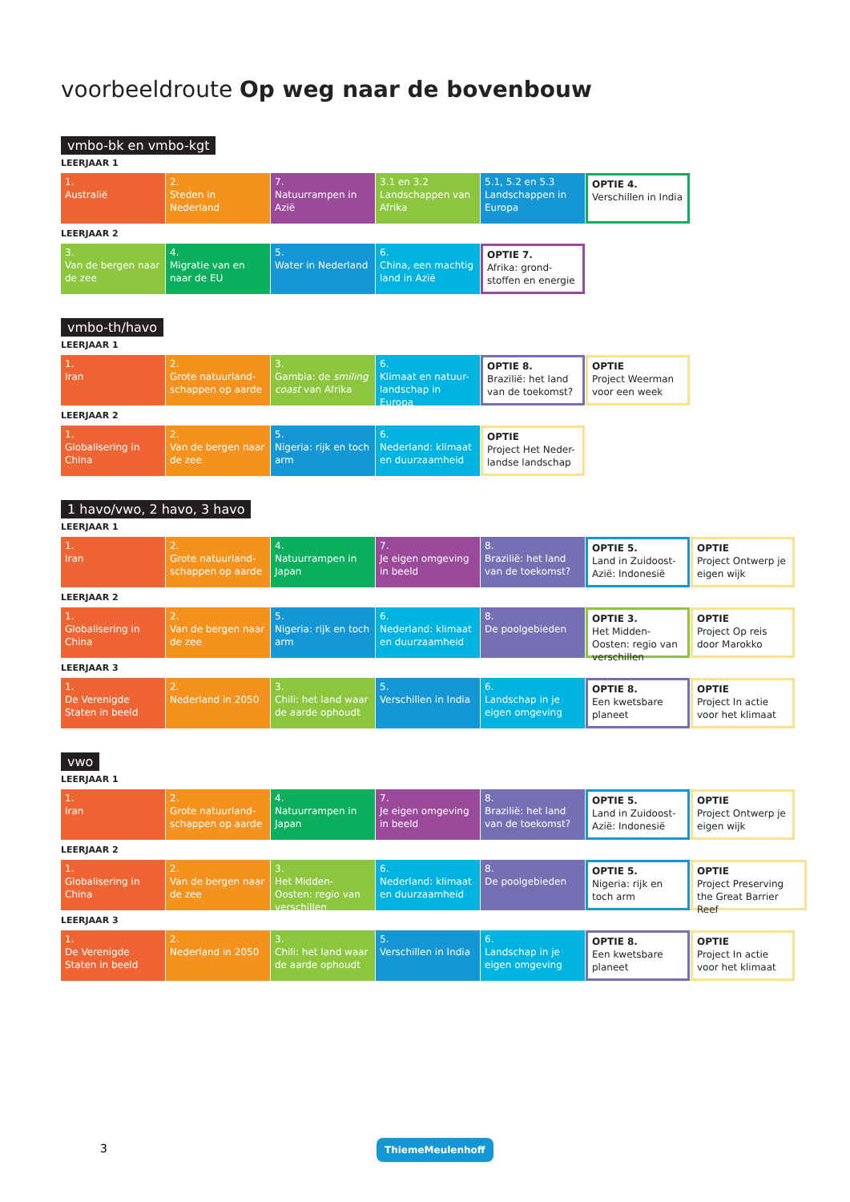voorbeeldroute Op weg naar de bovenbouw
vmbo-bk en vmbo-kgt
LEERJAAR 1
1.
Australië
2.
Steden in Nederland
7.
Natuurrampen in Azië
3.1 en 3.2
Landschappen van Afrika
5.1, 5.2 en 5.3
Landschappen in Europa
OPTIE 4.
Verschillen in India
LEERJAAR 2
3.
Van de bergen naar de zee
4.
Migratie van en naar de EU
5.
Water in Nederland
6.
China, een machtig land in Azië
OPTIE 7.
Afrika: grond-stoffen en energie
vmbo-th/havo
LEERJAAR 1
1.
Iran
2.
Grote natuurland-schappen op aarde
3.
Gambia: de smiling coast van Afrika
6.
Klimaat en natuur-landschap in Europa
OPTIE 8.
Brazilië: het land van de toekomst?
OPTIE
Project Weerman voor een week
LEERJAAR 2
1.
Globalisering in China
2.
Van de bergen naar de zee
5.
Nigeria: rijk en toch arm
6.
Nederland: klimaat en duurzaamheid
OPTIE
Project Het Neder-landse landschap
1 havo/vwo, 2 havo, 3 havo
LEERJAAR 1
1.
Iran
2.
Grote natuurland-schappen op aarde
4.
Natuurrampen in Japan
7.
Je eigen omgeving in beeld
8.
Brazilië: het land van de toekomst?
OPTIE 5.
Land in Zuidoost-Azië: Indonesië
OPTIE
Project Ontwerp je eigen wijk
LEERJAAR 2
1.
Globalisering in China
2.
Van de bergen naar de zee
5.
Nigeria: rijk en toch arm
6.
Nederland: klimaat en duurzaamheid
8.
De poolgebieden
OPTIE 3.
Het Midden-Oosten: regio van verschillen
OPTIE
Project Op reis door Marokko
LEERJAAR 3
1.
De Verenigde Staten in beeld
2.
Nederland in 2050
3.
Chili: het land waar de aarde ophoudt
5.
Verschillen in India
6.
Landschap in je eigen omgeving
OPTIE 8.
Een kwetsbare planeet
OPTIE
Project In actie voor het klimaat
vwo
LEERJAAR 1
1.
Iran
2.
Grote natuurland-schappen op aarde
4.
Natuurrampen in Japan
7.
Je eigen omgeving in beeld
8.
Brazilië: het land van de toekomst?
OPTIE 5.
Land in Zuidoost-Azië: Indonesië
OPTIE
Project Ontwerp je eigen wijk
LEERJAAR 2
1.
Globalisering in China
2.
Van de bergen naar de zee
3.
Het Midden-Oosten: regio van verschillen
6.
Nederland: klimaat en duurzaamheid
8.
De poolgebieden
OPTIE 5.
Nigeria: rijk en toch arm
OPTIE
Project Preserving the Great Barrier Reef
LEERJAAR 3
1.
De Verenigde Staten in beeld
2.
Nederland in 2050
3.
Chili: het land waar de aarde ophoudt
5.
Verschillen in India
6.
Landschap in je eigen omgeving
OPTIE 8.
Een kwetsbare planeet
OPTIE
Project In actie voor het klimaat
3 ThiemeMeulenhoff